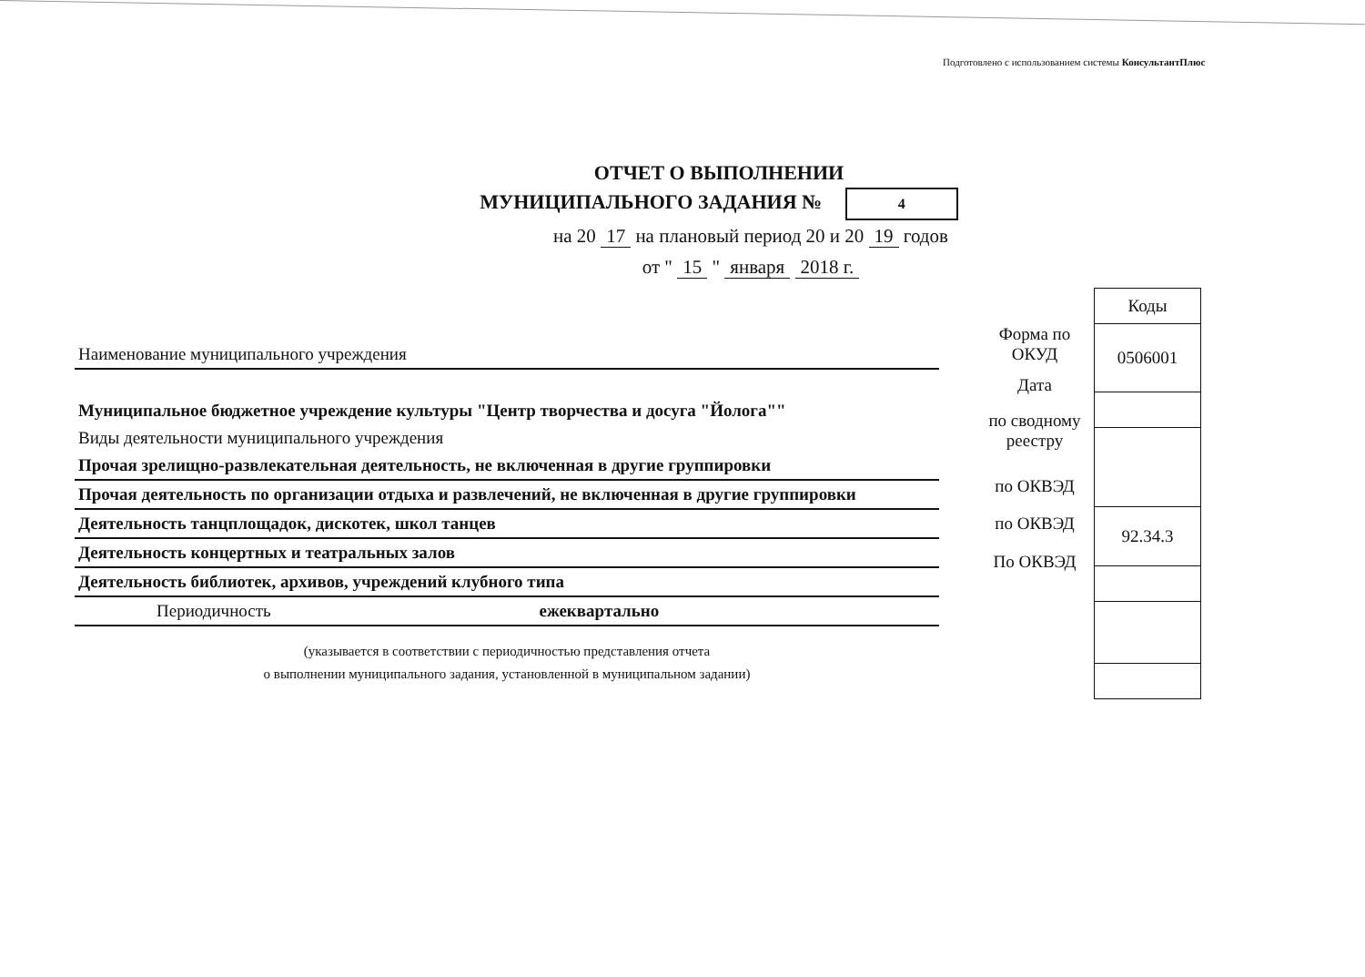Подготовлено с использованием системы КонсультантПлюс
ОТЧЕТ О ВЫПОЛНЕНИИ
МУНИЦИПАЛЬНОГО ЗАДАНИЯ № 4
на 20 17 на плановый период 20 и 20 19 годов
от " 15 " января 2018 г.
Наименование муниципального учреждения
Муниципальное бюджетное учреждение культуры "Центр творчества и досуга "Йолога""
Виды деятельности муниципального учреждения
Прочая зрелищно-развлекательная деятельность, не включенная в другие группировки
Прочая деятельность по организации отдыха и развлечений, не включенная в другие группировки
Деятельность танцплощадок, дискотек, школ танцев
Деятельность концертных и театральных залов
Деятельность библиотек, архивов, учреждений клубного типа
Периодичность ежеквартально
(указывается в соответствии с периодичностью представления отчета
о выполнении муниципального задания, установленной в муниципальном задании)
Форма по ОКУД
Дата
по сводному реестру
по ОКВЭД
по ОКВЭД
По ОКВЭД
| Коды |
| --- |
| 0506001 |
| 92.34.3 |